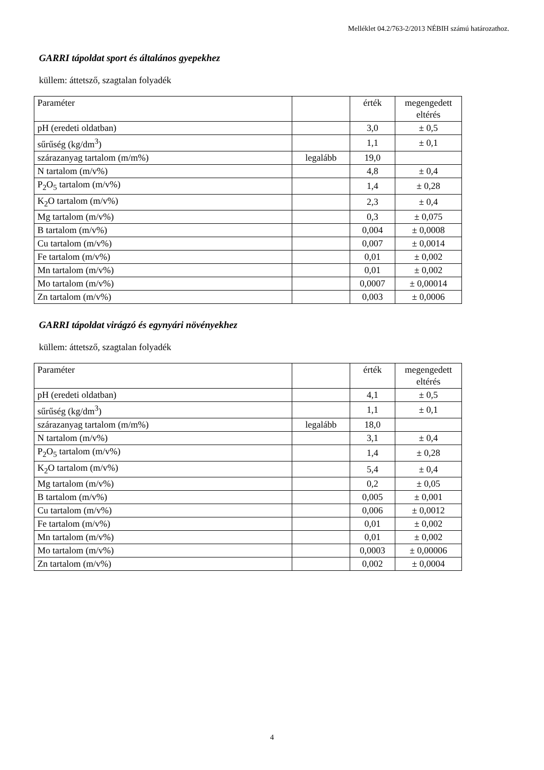Melléklet 04.2/763-2/2013 NÉBIH számú határozathoz.
GARRI tápoldat sport és általános gyepekhez
küllem: áttetsző, szagtalan folyadék
| Paraméter | | érték | megengedett eltérés |
| pH (eredeti oldatban) | | 3,0 | ± 0,5 |
| sűrűség (kg/dm<sup>3</sup>) | | 1,1 | ± 0,1 |
| szárazanyag tartalom (m/m%) | legalább | 19,0 | |
| N tartalom (m/v%) | | 4,8 | ± 0,4 |
| P<sub>2</sub>O<sub>5</sub> tartalom (m/v%) | | 1,4 | ± 0,28 |
| K<sub>2</sub>O tartalom (m/v%) | | 2,3 | ± 0,4 |
| Mg tartalom (m/v%) | | 0,3 | ± 0,075 |
| B tartalom (m/v%) | | 0,004 | ± 0,0008 |
| Cu tartalom (m/v%) | | 0,007 | ± 0,0014 |
| Fe tartalom (m/v%) | | 0,01 | ± 0,002 |
| Mn tartalom (m/v%) | | 0,01 | ± 0,002 |
| Mo tartalom (m/v%) | | 0,0007 | ± 0,00014 |
| Zn tartalom (m/v%) | | 0,003 | ± 0,0006 |
GARRI tápoldat virágzó és egynyári növényekhez
küllem: áttetsző, szagtalan folyadék
| Paraméter | | érték | megengedett eltérés |
| pH (eredeti oldatban) | | 4,1 | ± 0,5 |
| sűrűség (kg/dm<sup>3</sup>) | | 1,1 | ± 0,1 |
| szárazanyag tartalom (m/m%) | legalább | 18,0 | |
| N tartalom (m/v%) | | 3,1 | ± 0,4 |
| P<sub>2</sub>O<sub>5</sub> tartalom (m/v%) | | 1,4 | ± 0,28 |
| K<sub>2</sub>O tartalom (m/v%) | | 5,4 | ± 0,4 |
| Mg tartalom (m/v%) | | 0,2 | ± 0,05 |
| B tartalom (m/v%) | | 0,005 | ± 0,001 |
| Cu tartalom (m/v%) | | 0,006 | ± 0,0012 |
| Fe tartalom (m/v%) | | 0,01 | ± 0,002 |
| Mn tartalom (m/v%) | | 0,01 | ± 0,002 |
| Mo tartalom (m/v%) | | 0,0003 | ± 0,00006 |
| Zn tartalom (m/v%) | | 0,002 | ± 0,0004 |
4